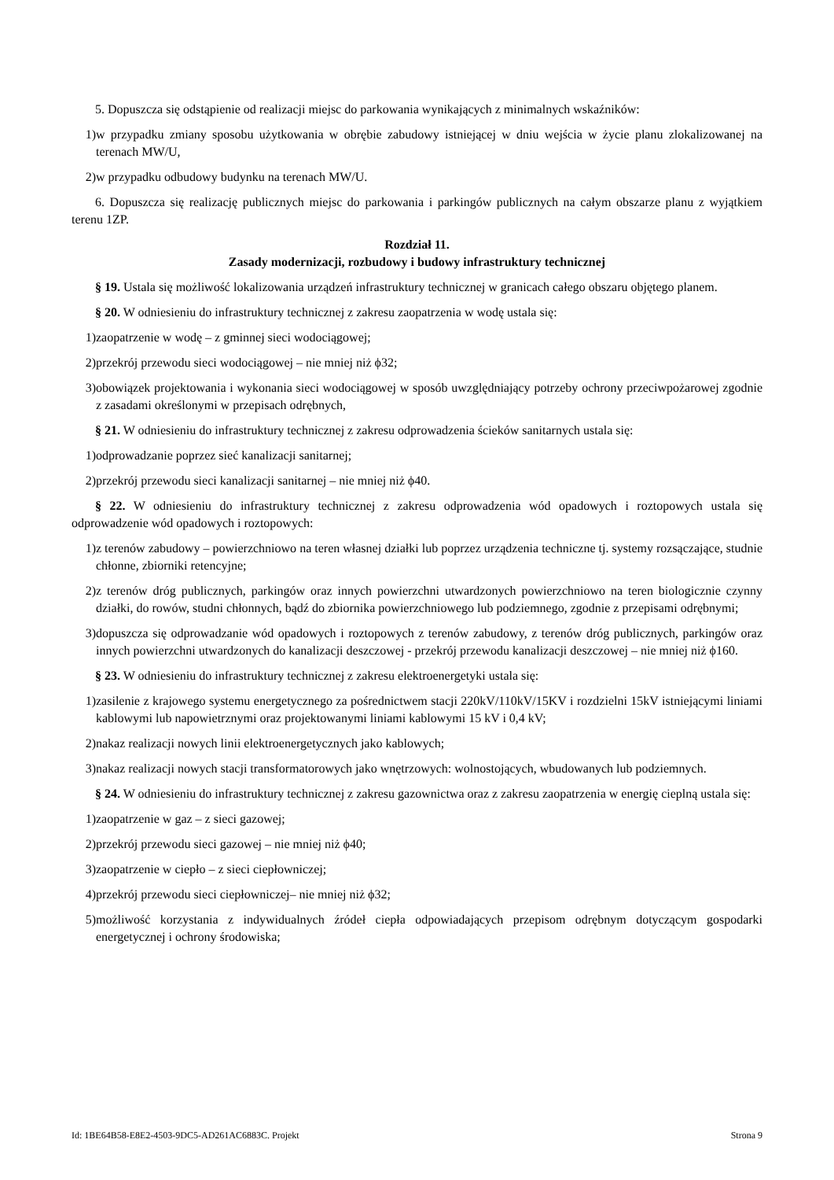5. Dopuszcza się odstąpienie od realizacji miejsc do parkowania wynikających z minimalnych wskaźników:
1) w przypadku zmiany sposobu użytkowania w obrębie zabudowy istniejącej w dniu wejścia w życie planu zlokalizowanej na terenach MW/U,
2) w przypadku odbudowy budynku na terenach MW/U.
6. Dopuszcza się realizację publicznych miejsc do parkowania i parkingów publicznych na całym obszarze planu z wyjątkiem terenu 1ZP.
Rozdział 11.
Zasady modernizacji, rozbudowy i budowy infrastruktury technicznej
§ 19. Ustala się możliwość lokalizowania urządzeń infrastruktury technicznej w granicach całego obszaru objętego planem.
§ 20. W odniesieniu do infrastruktury technicznej z zakresu zaopatrzenia w wodę ustala się:
1) zaopatrzenie w wodę – z gminnej sieci wodociągowej;
2) przekrój przewodu sieci wodociągowej – nie mniej niż ϕ32;
3) obowiązek projektowania i wykonania sieci wodociągowej w sposób uwzględniający potrzeby ochrony przeciwpożarowej zgodnie z zasadami określonymi w przepisach odrębnych,
§ 21. W odniesieniu do infrastruktury technicznej z zakresu odprowadzenia ścieków sanitarnych ustala się:
1) odprowadzanie poprzez sieć kanalizacji sanitarnej;
2) przekrój przewodu sieci kanalizacji sanitarnej – nie mniej niż ϕ40.
§ 22. W odniesieniu do infrastruktury technicznej z zakresu odprowadzenia wód opadowych i roztopowych ustala się odprowadzenie wód opadowych i roztopowych:
1) z terenów zabudowy – powierzchniowo na teren własnej działki lub poprzez urządzenia techniczne tj. systemy rozsączające, studnie chłonne, zbiorniki retencyjne;
2) z terenów dróg publicznych, parkingów oraz innych powierzchni utwardzonych powierzchniowo na teren biologicznie czynny działki, do rowów, studni chłonnych, bądź do zbiornika powierzchniowego lub podziemnego, zgodnie z przepisami odrębnymi;
3) dopuszcza się odprowadzanie wód opadowych i roztopowych z terenów zabudowy, z terenów dróg publicznych, parkingów oraz innych powierzchni utwardzonych do kanalizacji deszczowej - przekrój przewodu kanalizacji deszczowej – nie mniej niż ϕ160.
§ 23. W odniesieniu do infrastruktury technicznej z zakresu elektroenergetyki ustala się:
1) zasilenie z krajowego systemu energetycznego za pośrednictwem stacji 220kV/110kV/15KV i rozdzielni 15kV istniejącymi liniami kablowymi lub napowietrznymi oraz projektowanymi liniami kablowymi 15 kV i 0,4 kV;
2) nakaz realizacji nowych linii elektroenergetycznych jako kablowych;
3) nakaz realizacji nowych stacji transformatorowych jako wnętrzowych: wolnostojących, wbudowanych lub podziemnych.
§ 24. W odniesieniu do infrastruktury technicznej z zakresu gazownictwa oraz z zakresu zaopatrzenia w energię cieplną ustala się:
1) zaopatrzenie w gaz – z sieci gazowej;
2) przekrój przewodu sieci gazowej – nie mniej niż ϕ40;
3) zaopatrzenie w ciepło – z sieci ciepłowniczej;
4) przekrój przewodu sieci ciepłowniczej– nie mniej niż ϕ32;
5) możliwość korzystania z indywidualnych źródeł ciepła odpowiadających przepisom odrębnym dotyczącym gospodarki energetycznej i ochrony środowiska;
Id: 1BE64B58-E8E2-4503-9DC5-AD261AC6883C. Projekt Strona 9